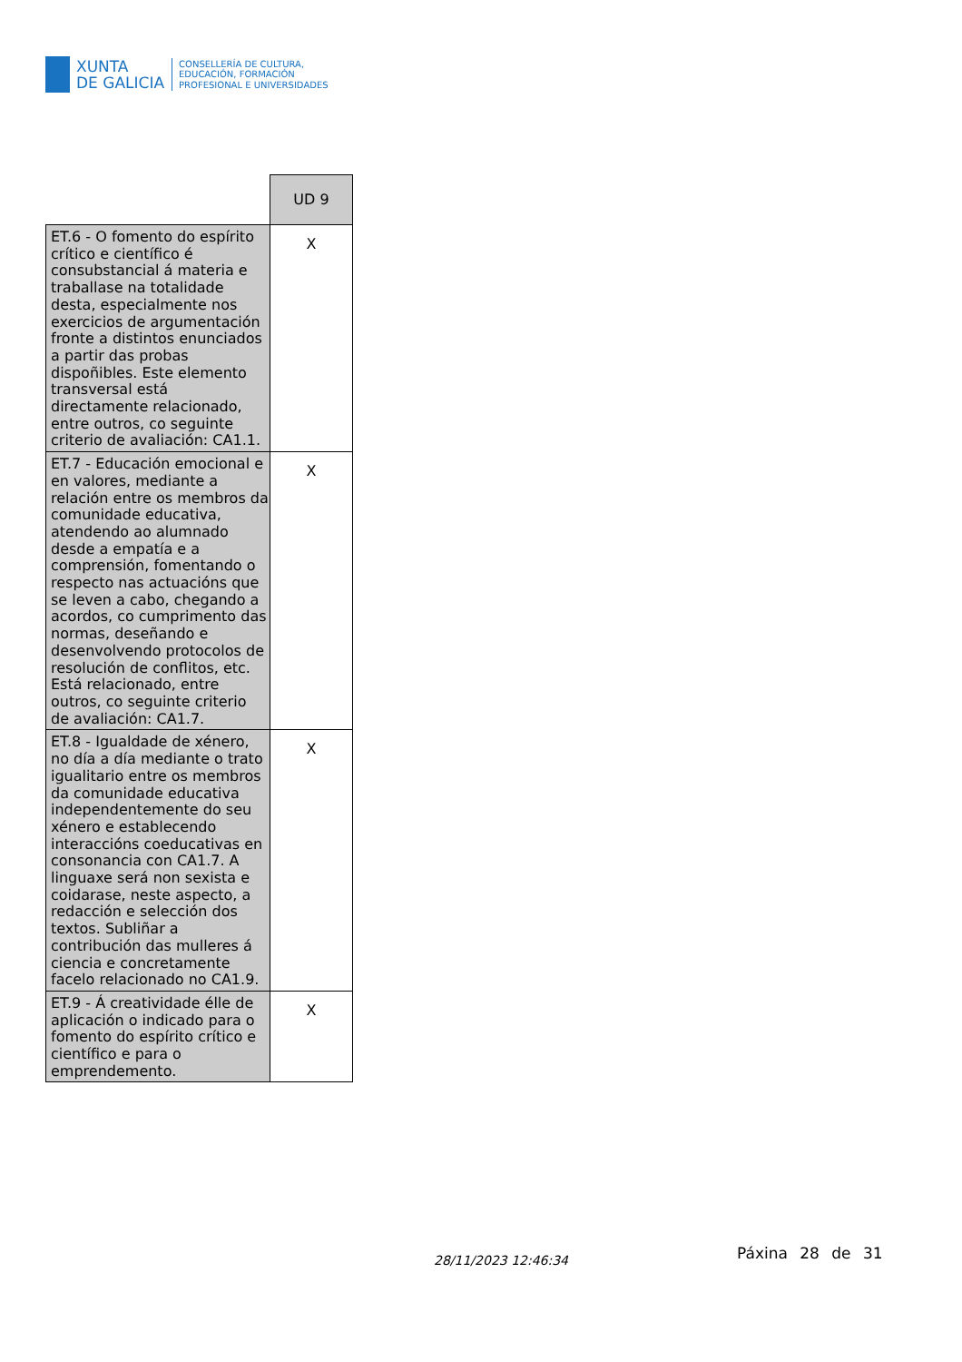XUNTA
DE GALICIA
CONSELLERÍA DE CULTURA,
EDUCACIÓN, FORMACIÓN
PROFESIONAL E UNIVERSIDADES
| | UD 9 |
| ET.6 - O fomento do espírito crítico e científico é consubstancial á materia e traballase na totalidade desta, especialmente nos exercicios de argumentación fronte a distintos enunciados a partir das probas dispoñibles. Este elemento transversal está directamente relacionado, entre outros, co seguinte criterio de avaliación: CA1.1. | X |
| ET.7 - Educación emocional e en valores, mediante a relación entre os membros da comunidade educativa, atendendo ao alumnado desde a empatía e a comprensión, fomentando o respecto nas actuacións que se leven a cabo, chegando a acordos, co cumprimento das normas, deseñando e desenvolvendo protocolos de resolución de conflitos, etc. Está relacionado, entre outros, co seguinte criterio de avaliación: CA1.7. | X |
| ET.8 - Igualdade de xénero, no día a día mediante o trato igualitario entre os membros da comunidade educativa independentemente do seu xénero e establecendo interaccións coeducativas en consonancia con CA1.7. A linguaxe será non sexista e coidarase, neste aspecto, a redacción e selección dos textos. Subliñar a contribución das mulleres á ciencia e concretamente facelo relacionado no CA1.9. | X |
| ET.9 - Á creatividade élle de aplicación o indicado para o fomento do espírito crítico e científico e para o emprendemento. | X |
28/11/2023 12:46:34 Páxina 28 de 31